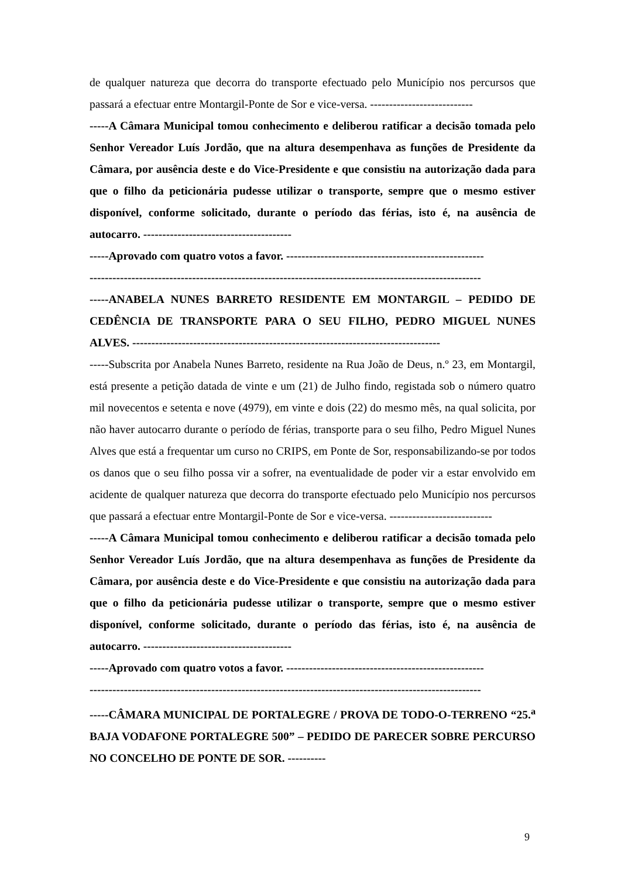de qualquer natureza que decorra do transporte efectuado pelo Município nos percursos que passará a efectuar entre Montargil-Ponte de Sor e vice-versa. ---------------------------
-----A Câmara Municipal tomou conhecimento e deliberou ratificar a decisão tomada pelo Senhor Vereador Luís Jordão, que na altura desempenhava as funções de Presidente da Câmara, por ausência deste e do Vice-Presidente e que consistiu na autorização dada para que o filho da peticionária pudesse utilizar o transporte, sempre que o mesmo estiver disponível, conforme solicitado, durante o período das férias, isto é, na ausência de autocarro. ---------------------------------------
-----Aprovado com quatro votos a favor. ----------------------------------------------------
-------------------------------------------------------------------------------------------------------
-----ANABELA NUNES BARRETO RESIDENTE EM MONTARGIL – PEDIDO DE CEDÊNCIA DE TRANSPORTE PARA O SEU FILHO, PEDRO MIGUEL NUNES ALVES. ---------------------------------------------------------------------------------
-----Subscrita por Anabela Nunes Barreto, residente na Rua João de Deus, n.º 23, em Montargil, está presente a petição datada de vinte e um (21) de Julho findo, registada sob o número quatro mil novecentos e setenta e nove (4979), em vinte e dois (22) do mesmo mês, na qual solicita, por não haver autocarro durante o período de férias, transporte para o seu filho, Pedro Miguel Nunes Alves que está a frequentar um curso no CRIPS, em Ponte de Sor, responsabilizando-se por todos os danos que o seu filho possa vir a sofrer, na eventualidade de poder vir a estar envolvido em acidente de qualquer natureza que decorra do transporte efectuado pelo Município nos percursos que passará a efectuar entre Montargil-Ponte de Sor e vice-versa. ---------------------------
-----A Câmara Municipal tomou conhecimento e deliberou ratificar a decisão tomada pelo Senhor Vereador Luís Jordão, que na altura desempenhava as funções de Presidente da Câmara, por ausência deste e do Vice-Presidente e que consistiu na autorização dada para que o filho da peticionária pudesse utilizar o transporte, sempre que o mesmo estiver disponível, conforme solicitado, durante o período das férias, isto é, na ausência de autocarro. ---------------------------------------
-----Aprovado com quatro votos a favor. ----------------------------------------------------
-------------------------------------------------------------------------------------------------------
-----CÂMARA MUNICIPAL DE PORTALEGRE / PROVA DE TODO-O-TERRENO “25.<sup>a</sup> BAJA VODAFONE PORTALEGRE 500” – PEDIDO DE PARECER SOBRE PERCURSO NO CONCELHO DE PONTE DE SOR. ----------
9